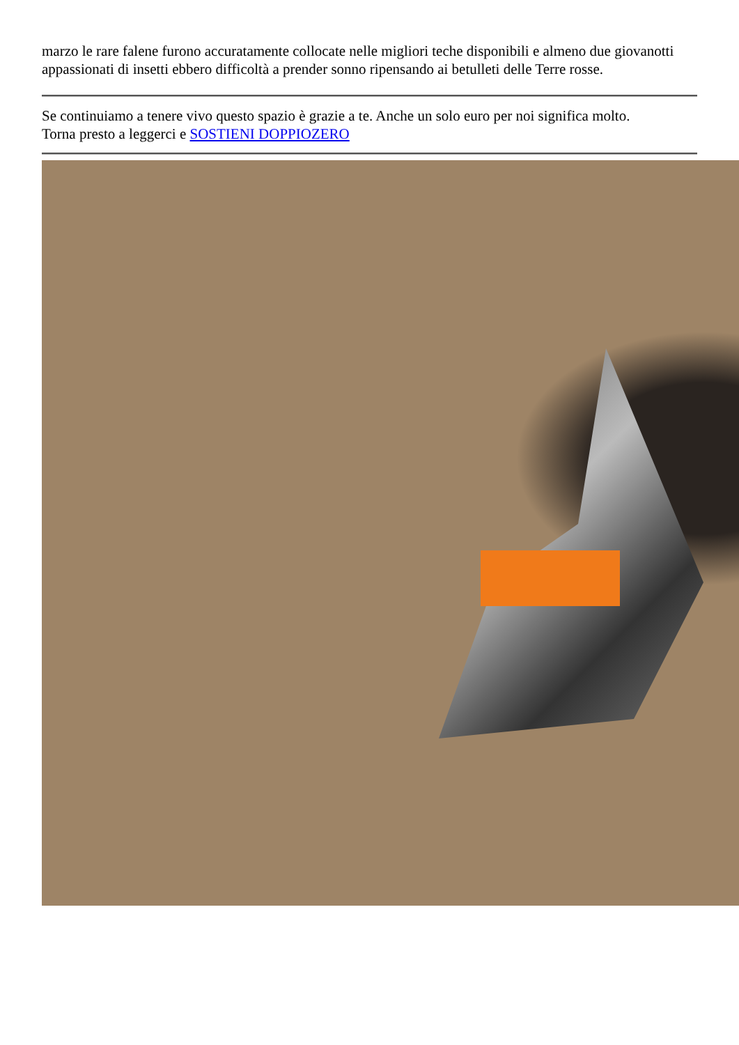marzo le rare falene furono accuratamente collocate nelle migliori teche disponibili e almeno due giovanotti appassionati di insetti ebbero difficoltà a prender sonno ripensando ai betulleti delle Terre rosse.
Se continuiamo a tenere vivo questo spazio è grazie a te. Anche un solo euro per noi significa molto.
Torna presto a leggerci e SOSTIENI DOPPIOZERO